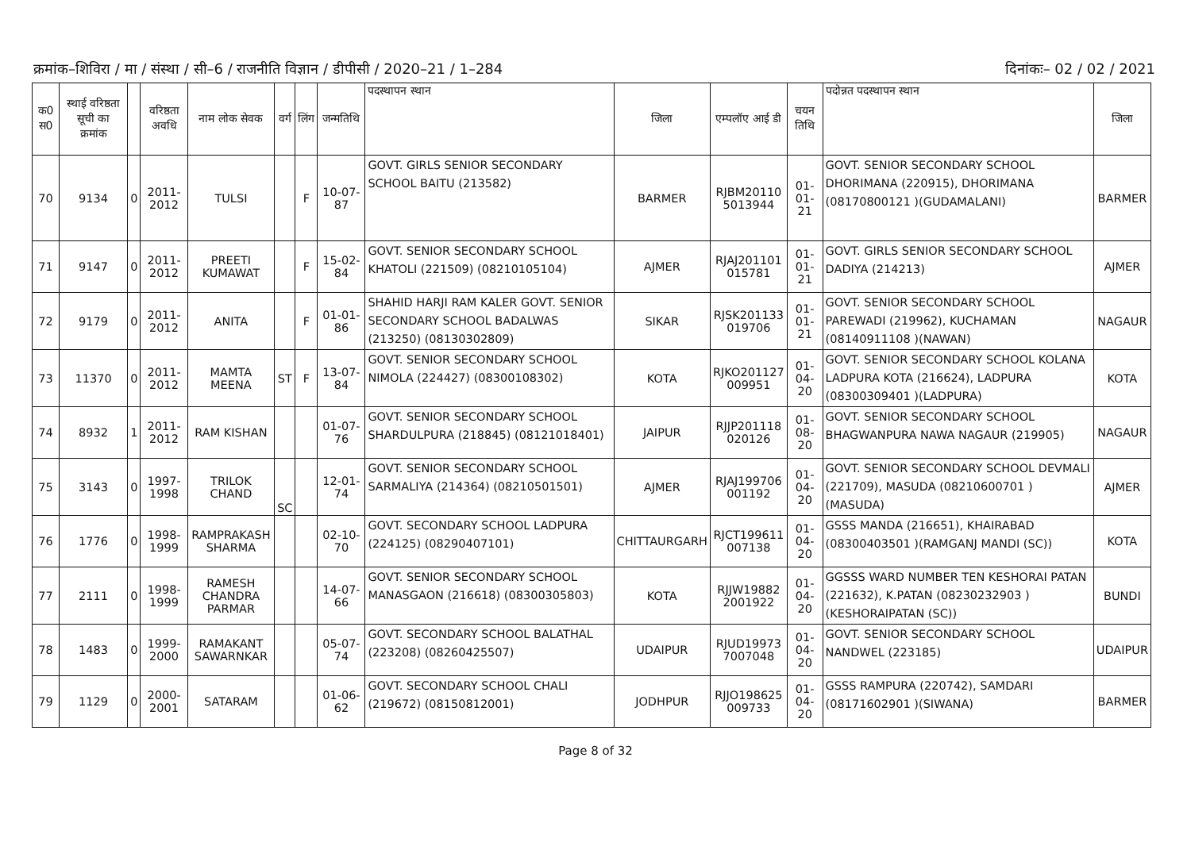क्रमांक–शिविरा / मा / संस्था / सी–6 / राजनीति विज्ञान / डीपीसी / 2020–21 / 1–284 दिनांकः– 02 / 02 / 2021
| क0 स0 | स्थाई वरिष्ठता सूची का क्रमांक | | वरिष्ठता अवधि | नाम लोक सेवक | वर्ग | लिंग | जन्मतिथि | पदस्थापन स्थान | जिला | एम्पलॉए आई डी | चयन तिथि | पदोन्नत पदस्थापन स्थान | जिला |
| --- | --- | --- | --- | --- | --- | --- | --- | --- | --- | --- | --- | --- | --- |
| 70 | 9134 | 0 | 2011- 2012 | TULSI | | F | 10-07-87 | GOVT. GIRLS SENIOR SECONDARY SCHOOL BAITU (213582) | BARMER | RJBM20110 5013944 | 01-01-21 | GOVT. SENIOR SECONDARY SCHOOL DHORIMANA (220915), DHORIMANA (08170800121 )(GUDAMALANI) | BARMER |
| 71 | 9147 | 0 | 2011- 2012 | PREETI KUMAWAT | | F | 15-02-84 | GOVT. SENIOR SECONDARY SCHOOL KHATOLI (221509) (08210105104) | AJMER | RJAJ201101 015781 | 01-01-21 | GOVT. GIRLS SENIOR SECONDARY SCHOOL DADIYA (214213) | AJMER |
| 72 | 9179 | 0 | 2011- 2012 | ANITA | | F | 01-01-86 | SHAHID HARJI RAM KALER GOVT. SENIOR SECONDARY SCHOOL BADALWAS (213250) (08130302809) | SIKAR | RJSK201133 019706 | 01-01-21 | GOVT. SENIOR SECONDARY SCHOOL PAREWADI (219962), KUCHAMAN (08140911108 )(NAWAN) | NAGAUR |
| 73 | 11370 | 0 | 2011- 2012 | MAMTA MEENA | ST | F | 13-07-84 | GOVT. SENIOR SECONDARY SCHOOL NIMOLA (224427) (08300108302) | KOTA | RJKO201127 009951 | 01-04-20 | GOVT. SENIOR SECONDARY SCHOOL KOLANA LADPURA KOTA (216624), LADPURA (08300309401 )(LADPURA) | KOTA |
| 74 | 8932 | 1 | 2011- 2012 | RAM KISHAN | | | 01-07-76 | GOVT. SENIOR SECONDARY SCHOOL SHARDULPURA (218845) (08121018401) | JAIPUR | RJJP201118 020126 | 01-08-20 | GOVT. SENIOR SECONDARY SCHOOL BHAGWANPURA NAWA NAGAUR (219905) | NAGAUR |
| 75 | 3143 | 0 | 1997- 1998 | TRILOK CHAND | SC | | 12-01-74 | GOVT. SENIOR SECONDARY SCHOOL SARMALIYA (214364) (08210501501) | AJMER | RJAJ199706 001192 | 01-04-20 | GOVT. SENIOR SECONDARY SCHOOL DEVMALI (221709), MASUDA (08210600701 )(MASUDA) | AJMER |
| 76 | 1776 | 0 | 1998- 1999 | RAMPRAKASH SHARMA | | | 02-10-70 | GOVT. SECONDARY SCHOOL LADPURA (224125) (08290407101) | CHITTAURGARH | RJCT199611 007138 | 01-04-20 | GSSS MANDA (216651), KHAIRABAD (08300403501 )(RAMGANJ MANDI (SC)) | KOTA |
| 77 | 2111 | 0 | 1998- 1999 | RAMESH CHANDRA PARMAR | | | 14-07-66 | GOVT. SENIOR SECONDARY SCHOOL MANASGAON (216618) (08300305803) | KOTA | RJJW19882 2001922 | 01-04-20 | GGSSS WARD NUMBER TEN KESHORAI PATAN (221632), K.PATAN (08230232903 )(KESHORAIPATAN (SC)) | BUNDI |
| 78 | 1483 | 0 | 1999- 2000 | RAMAKANT SAWARNKAR | | | 05-07-74 | GOVT. SECONDARY SCHOOL BALATHAL (223208) (08260425507) | UDAIPUR | RJUD19973 7007048 | 01-04-20 | GOVT. SENIOR SECONDARY SCHOOL NANDWEL (223185) | UDAIPUR |
| 79 | 1129 | 0 | 2000- 2001 | SATARAM | | | 01-06-62 | GOVT. SECONDARY SCHOOL CHALI (219672) (08150812001) | JODHPUR | RJJO198625 009733 | 01-04-20 | GSSS RAMPURA (220742), SAMDARI (08171602901 )(SIWANA) | BARMER |
Page 8 of 32